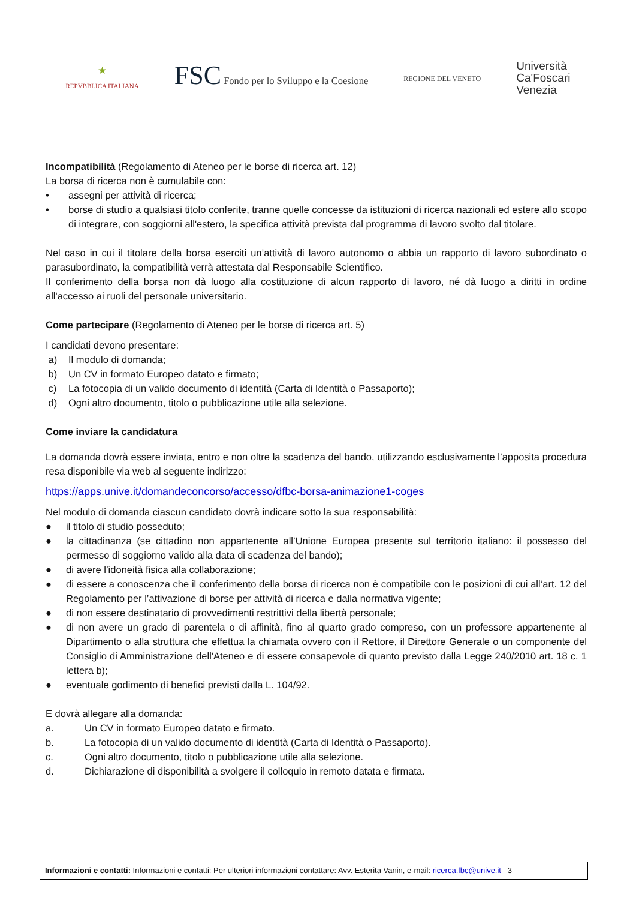★
REPVBBLICA ITALIANA
FSC Fondo per lo Sviluppo e la Coesione
REGIONE DEL VENETO
Università
Ca'Foscari
Venezia
Incompatibilità (Regolamento di Ateneo per le borse di ricerca art. 12)
La borsa di ricerca non è cumulabile con:
• assegni per attività di ricerca;
• borse di studio a qualsiasi titolo conferite, tranne quelle concesse da istituzioni di ricerca nazionali ed estere allo scopo di integrare, con soggiorni all'estero, la specifica attività prevista dal programma di lavoro svolto dal titolare.
Nel caso in cui il titolare della borsa eserciti un’attività di lavoro autonomo o abbia un rapporto di lavoro subordinato o parasubordinato, la compatibilità verrà attestata dal Responsabile Scientifico.
Il conferimento della borsa non dà luogo alla costituzione di alcun rapporto di lavoro, né dà luogo a diritti in ordine all'accesso ai ruoli del personale universitario.
Come partecipare (Regolamento di Ateneo per le borse di ricerca art. 5)
I candidati devono presentare:
a) Il modulo di domanda;
b) Un CV in formato Europeo datato e firmato;
c) La fotocopia di un valido documento di identità (Carta di Identità o Passaporto);
d) Ogni altro documento, titolo o pubblicazione utile alla selezione.
Come inviare la candidatura
La domanda dovrà essere inviata, entro e non oltre la scadenza del bando, utilizzando esclusivamente l’apposita procedura resa disponibile via web al seguente indirizzo:
https://apps.unive.it/domandeconcorso/accesso/dfbc-borsa-animazione1-coges
Nel modulo di domanda ciascun candidato dovrà indicare sotto la sua responsabilità:
● il titolo di studio posseduto;
● la cittadinanza (se cittadino non appartenente all’Unione Europea presente sul territorio italiano: il possesso del permesso di soggiorno valido alla data di scadenza del bando);
● di avere l’idoneità fisica alla collaborazione;
● di essere a conoscenza che il conferimento della borsa di ricerca non è compatibile con le posizioni di cui all’art. 12 del Regolamento per l’attivazione di borse per attività di ricerca e dalla normativa vigente;
● di non essere destinatario di provvedimenti restrittivi della libertà personale;
● di non avere un grado di parentela o di affinità, fino al quarto grado compreso, con un professore appartenente al Dipartimento o alla struttura che effettua la chiamata ovvero con il Rettore, il Direttore Generale o un componente del Consiglio di Amministrazione dell'Ateneo e di essere consapevole di quanto previsto dalla Legge 240/2010 art. 18 c. 1 lettera b);
● eventuale godimento di benefici previsti dalla L. 104/92.
E dovrà allegare alla domanda:
a. Un CV in formato Europeo datato e firmato.
b. La fotocopia di un valido documento di identità (Carta di Identità o Passaporto).
c. Ogni altro documento, titolo o pubblicazione utile alla selezione.
d. Dichiarazione di disponibilità a svolgere il colloquio in remoto datata e firmata.
Informazioni e contatti: Informazioni e contatti: Per ulteriori informazioni contattare: Avv. Esterita Vanin, e-mail: ricerca.fbc@unive.it 3